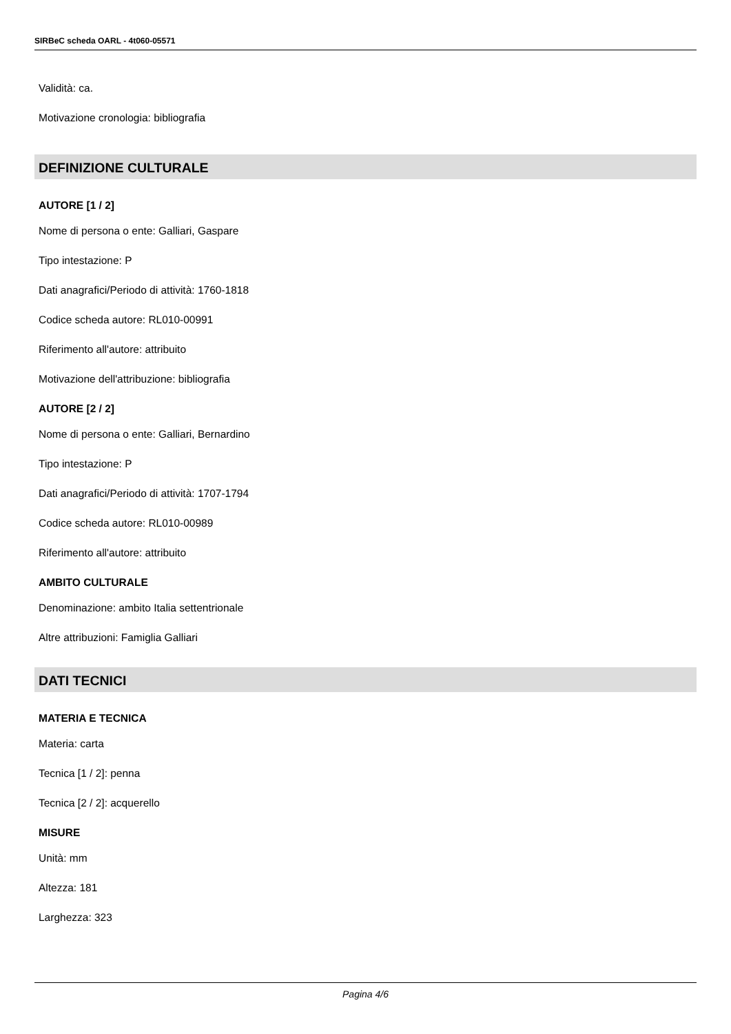SIRBeC scheda OARL - 4t060-05571
Validità: ca.
Motivazione cronologia: bibliografia
DEFINIZIONE CULTURALE
AUTORE [1 / 2]
Nome di persona o ente: Galliari, Gaspare
Tipo intestazione: P
Dati anagrafici/Periodo di attività: 1760-1818
Codice scheda autore: RL010-00991
Riferimento all'autore: attribuito
Motivazione dell'attribuzione: bibliografia
AUTORE [2 / 2]
Nome di persona o ente: Galliari, Bernardino
Tipo intestazione: P
Dati anagrafici/Periodo di attività: 1707-1794
Codice scheda autore: RL010-00989
Riferimento all'autore: attribuito
AMBITO CULTURALE
Denominazione: ambito Italia settentrionale
Altre attribuzioni: Famiglia Galliari
DATI TECNICI
MATERIA E TECNICA
Materia: carta
Tecnica [1 / 2]: penna
Tecnica [2 / 2]: acquerello
MISURE
Unità: mm
Altezza: 181
Larghezza: 323
Pagina 4/6